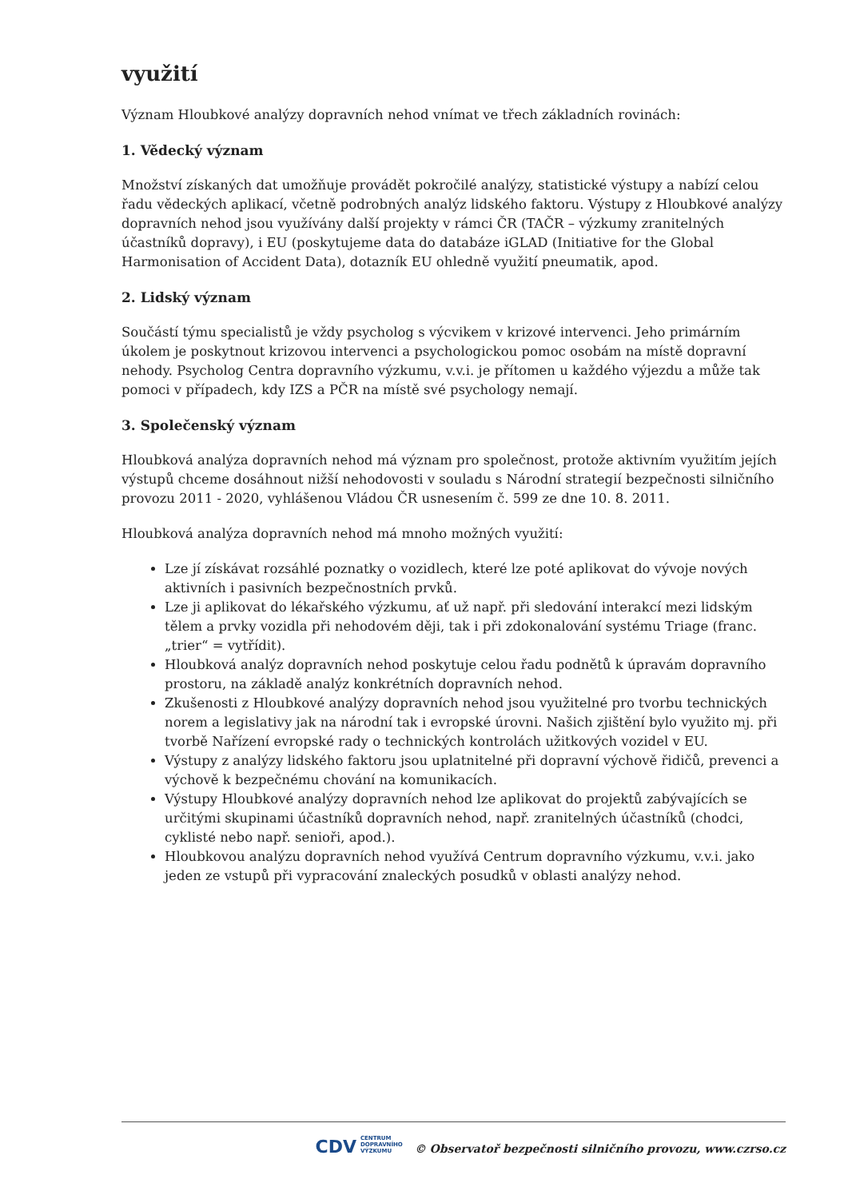využití
Význam Hloubkové analýzy dopravních nehod vnímat ve třech základních rovinách:
1. Vědecký význam
Množství získaných dat umožňuje provádět pokročilé analýzy, statistické výstupy a nabízí celou řadu vědeckých aplikací, včetně podrobných analýz lidského faktoru. Výstupy z Hloubkové analýzy dopravních nehod jsou využívány další projekty v rámci ČR (TAČR – výzkumy zranitelných účastníků dopravy), i EU (poskytujeme data do databáze iGLAD (Initiative for the Global Harmonisation of Accident Data), dotazník EU ohledně využití pneumatik, apod.
2. Lidský význam
Součástí týmu specialistů je vždy psycholog s výcvikem v krizové intervenci. Jeho primárním úkolem je poskytnout krizovou intervenci a psychologickou pomoc osobám na místě dopravní nehody. Psycholog Centra dopravního výzkumu, v.v.i. je přítomen u každého výjezdu a může tak pomoci v případech, kdy IZS a PČR na místě své psychology nemají.
3. Společenský význam
Hloubková analýza dopravních nehod má význam pro společnost, protože aktivním využitím jejích výstupů chceme dosáhnout nižší nehodovosti v souladu s Národní strategií bezpečnosti silničního provozu 2011 - 2020, vyhlášenou Vládou ČR usnesením č. 599 ze dne 10. 8. 2011.
Hloubková analýza dopravních nehod má mnoho možných využití:
Lze jí získávat rozsáhlé poznatky o vozidlech, které lze poté aplikovat do vývoje nových aktivních i pasivních bezpečnostních prvků.
Lze ji aplikovat do lékařského výzkumu, ať už např. při sledování interakcí mezi lidským tělem a prvky vozidla při nehodovém ději, tak i při zdokonalování systému Triage (franc. „trier“ = vytřídit).
Hloubková analýz dopravních nehod poskytuje celou řadu podnětů k úpravám dopravního prostoru, na základě analýz konkrétních dopravních nehod.
Zkušenosti z Hloubkové analýzy dopravních nehod jsou využitelné pro tvorbu technických norem a legislativy jak na národní tak i evropské úrovni. Našich zjištění bylo využito mj. při tvorbě Nařízení evropské rady o technických kontrolách užitkových vozidel v EU.
Výstupy z analýzy lidského faktoru jsou uplatnitelné při dopravní výchově řidičů, prevenci a výchově k bezpečnému chování na komunikacích.
Výstupy Hloubkové analýzy dopravních nehod lze aplikovat do projektů zabývajících se určitými skupinami účastníků dopravních nehod, např. zranitelných účastníků (chodci, cyklisté nebo např. senioři, apod.).
Hloubkovou analýzu dopravních nehod využívá Centrum dopravního výzkumu, v.v.i. jako jeden ze vstupů při vypracování znaleckých posudků v oblasti analýzy nehod.
CDV CENTRUM
DOPRAVNÍHO
VÝZKUMU © Observatoř bezpečnosti silničního provozu, www.czrso.cz